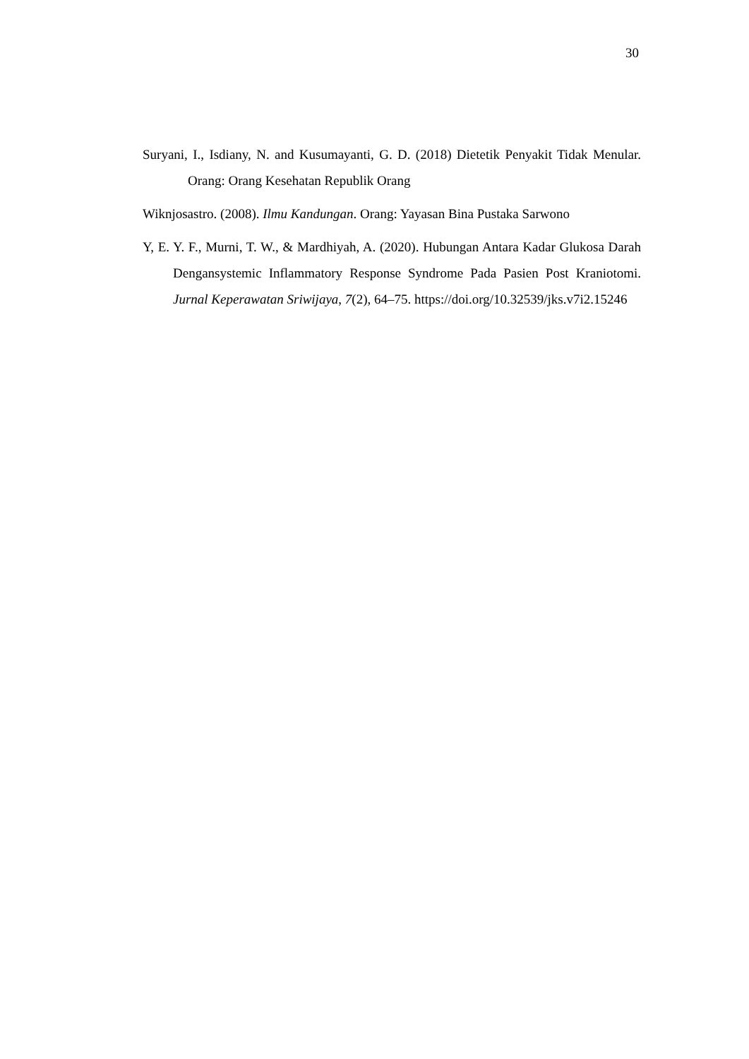30
Suryani, I., Isdiany, N. and Kusumayanti, G. D. (2018) Dietetik Penyakit Tidak Menular. Orang: Orang Kesehatan Republik Orang
Wiknjosastro. (2008). Ilmu Kandungan. Orang: Yayasan Bina Pustaka Sarwono
Y, E. Y. F., Murni, T. W., & Mardhiyah, A. (2020). Hubungan Antara Kadar Glukosa Darah Dengansystemic Inflammatory Response Syndrome Pada Pasien Post Kraniotomi. Jurnal Keperawatan Sriwijaya, 7(2), 64–75. https://doi.org/10.32539/jks.v7i2.15246